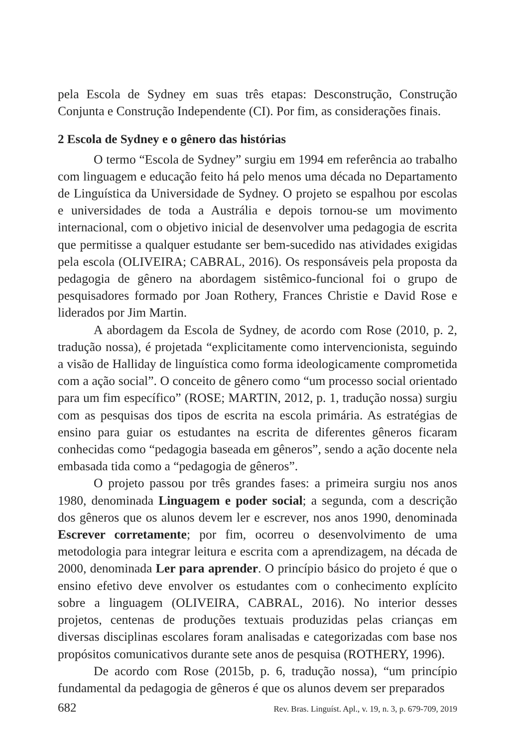pela Escola de Sydney em suas três etapas: Desconstrução, Construção Conjunta e Construção Independente (CI). Por fim, as considerações finais.
2 Escola de Sydney e o gênero das histórias
O termo “Escola de Sydney” surgiu em 1994 em referência ao trabalho com linguagem e educação feito há pelo menos uma década no Departamento de Linguística da Universidade de Sydney. O projeto se espalhou por escolas e universidades de toda a Austrália e depois tornou-se um movimento internacional, com o objetivo inicial de desenvolver uma pedagogia de escrita que permitisse a qualquer estudante ser bem-sucedido nas atividades exigidas pela escola (OLIVEIRA; CABRAL, 2016). Os responsáveis pela proposta da pedagogia de gênero na abordagem sistêmico-funcional foi o grupo de pesquisadores formado por Joan Rothery, Frances Christie e David Rose e liderados por Jim Martin.
A abordagem da Escola de Sydney, de acordo com Rose (2010, p. 2, tradução nossa), é projetada “explicitamente como intervencionista, seguindo a visão de Halliday de linguística como forma ideologicamente comprometida com a ação social”. O conceito de gênero como “um processo social orientado para um fim específico” (ROSE; MARTIN, 2012, p. 1, tradução nossa) surgiu com as pesquisas dos tipos de escrita na escola primária. As estratégias de ensino para guiar os estudantes na escrita de diferentes gêneros ficaram conhecidas como “pedagogia baseada em gêneros”, sendo a ação docente nela embasada tida como a “pedagogia de gêneros”.
O projeto passou por três grandes fases: a primeira surgiu nos anos 1980, denominada Linguagem e poder social; a segunda, com a descrição dos gêneros que os alunos devem ler e escrever, nos anos 1990, denominada Escrever corretamente; por fim, ocorreu o desenvolvimento de uma metodologia para integrar leitura e escrita com a aprendizagem, na década de 2000, denominada Ler para aprender. O princípio básico do projeto é que o ensino efetivo deve envolver os estudantes com o conhecimento explícito sobre a linguagem (OLIVEIRA, CABRAL, 2016). No interior desses projetos, centenas de produções textuais produzidas pelas crianças em diversas disciplinas escolares foram analisadas e categorizadas com base nos propósitos comunicativos durante sete anos de pesquisa (ROTHERY, 1996).
De acordo com Rose (2015b, p. 6, tradução nossa), “um princípio fundamental da pedagogia de gêneros é que os alunos devem ser preparados
682 Rev. Bras. Linguíst. Apl., v. 19, n. 3, p. 679-709, 2019